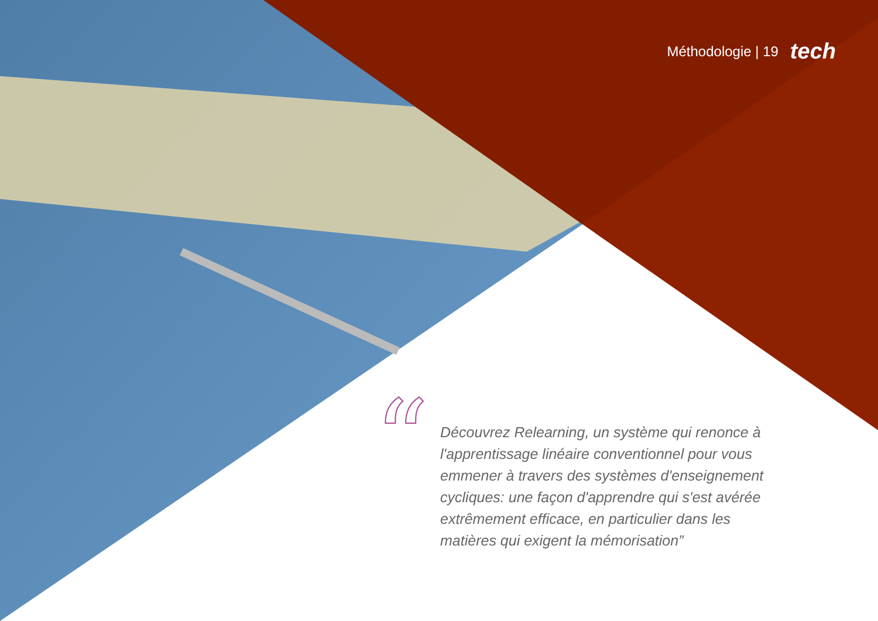Méthodologie | 19 tech
“
Découvrez Relearning, un système qui renonce à l'apprentissage linéaire conventionnel pour vous emmener à travers des systèmes d'enseignement cycliques: une façon d'apprendre qui s'est avérée extrêmement efficace, en particulier dans les matières qui exigent la mémorisation”